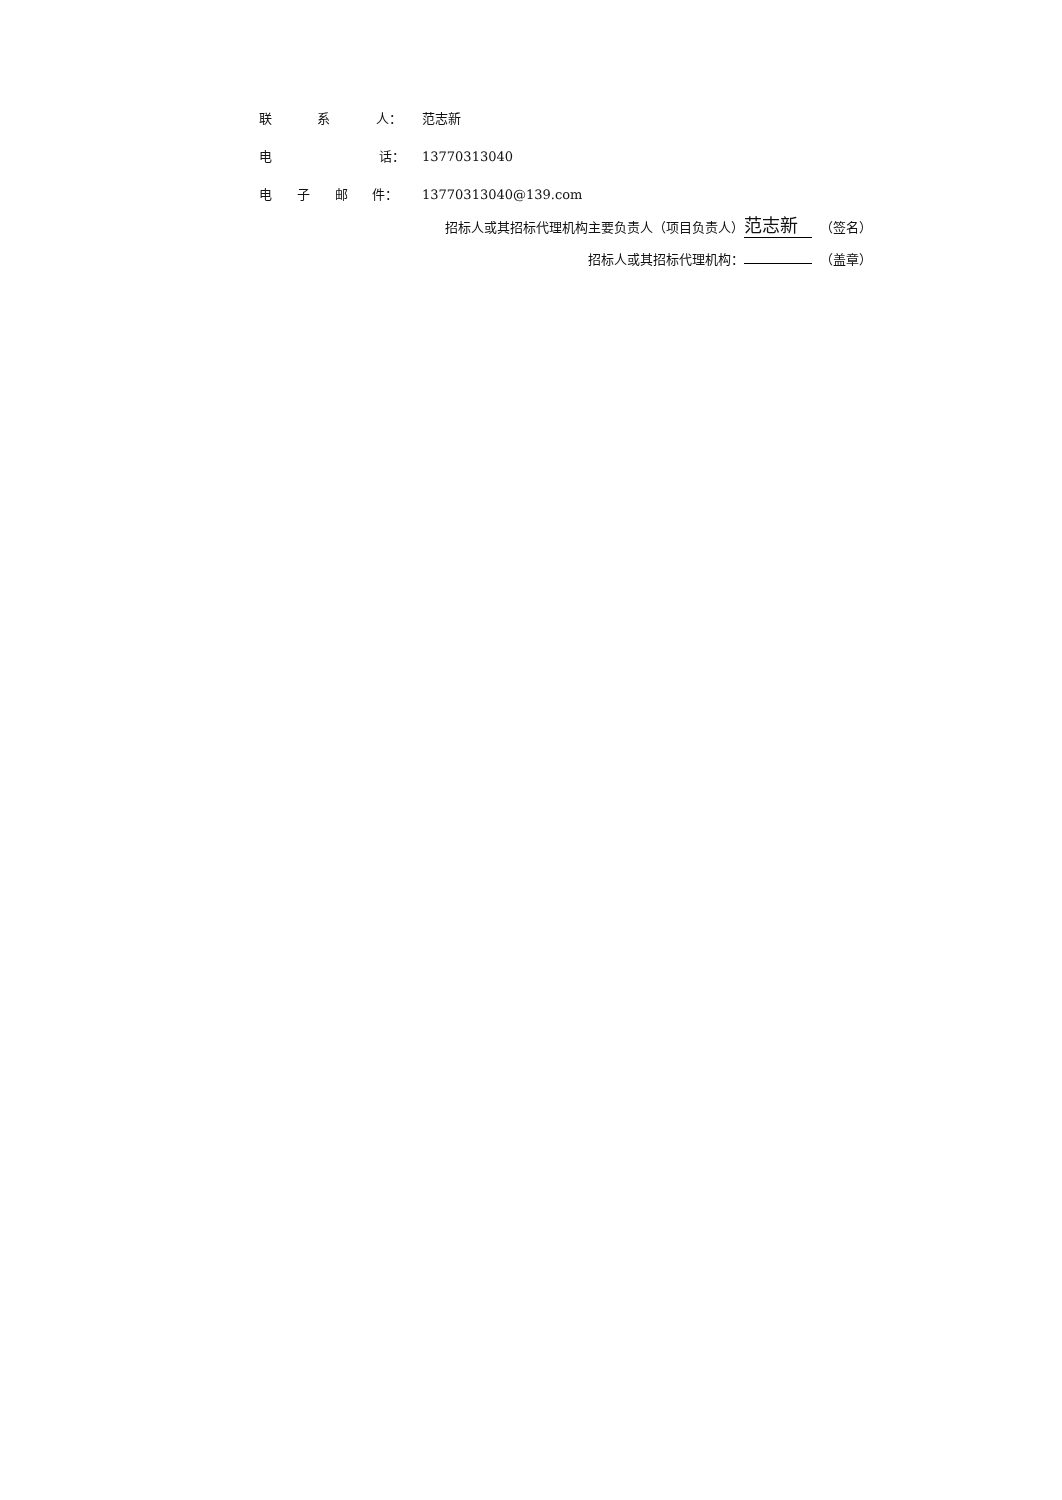联 系 人： 范志新
电 话： 13770313040
电 子 邮 件： 13770313040@139.com
招标人或其招标代理机构主要负责人（项目负责人） 范志新 （签名）
招标人或其招标代理机构： （盖章）